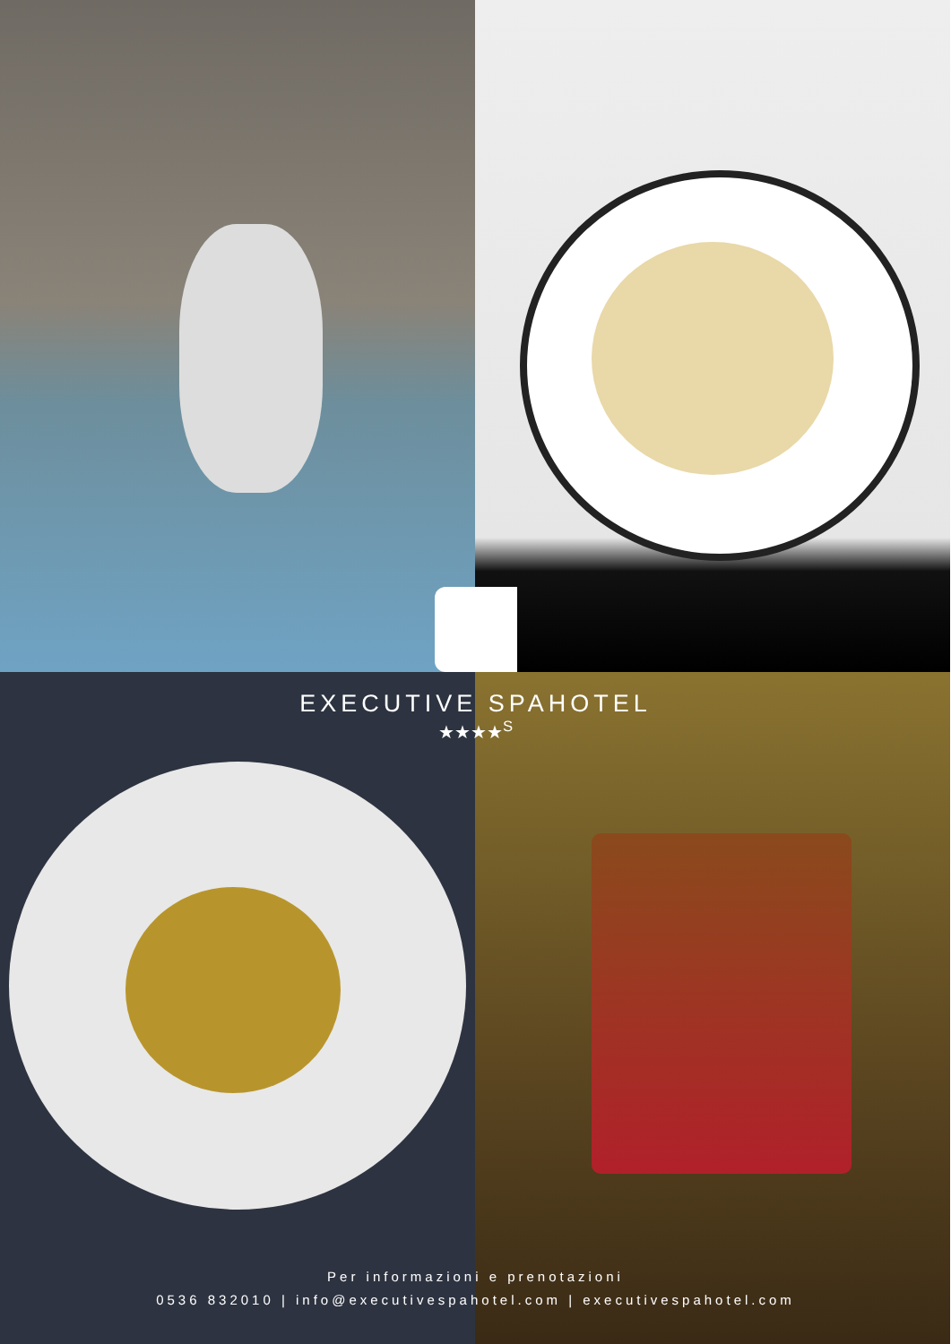EXECUTIVE SPAHOTEL
★★★★<sup>S</sup>
Per informazioni e prenotazioni
0536 832010 | info@executivespahotel.com | executivespahotel.com